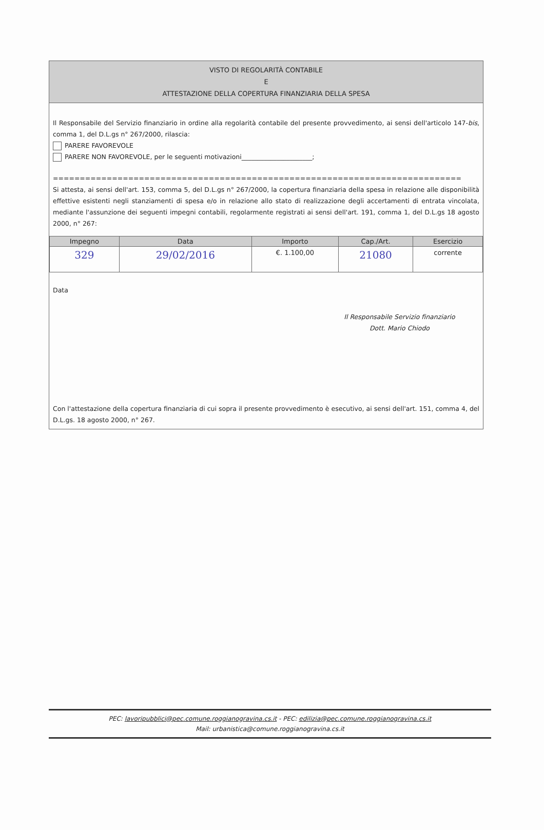VISTO DI REGOLARITÀ CONTABILE
E
ATTESTAZIONE DELLA COPERTURA FINANZIARIA DELLA SPESA
Il Responsabile del Servizio finanziario in ordine alla regolarità contabile del presente provvedimento, ai sensi dell'articolo 147-bis, comma 1, del D.L.gs n° 267/2000, rilascia:
PARERE FAVOREVOLE
PARERE NON FAVOREVOLE, per le seguenti motivazioni______________________;
============================================================================
Si attesta, ai sensi dell'art. 153, comma 5, del D.L.gs n° 267/2000, la copertura finanziaria della spesa in relazione alle disponibilità effettive esistenti negli stanziamenti di spesa e/o in relazione allo stato di realizzazione degli accertamenti di entrata vincolata, mediante l'assunzione dei seguenti impegni contabili, regolarmente registrati ai sensi dell'art. 191, comma 1, del D.L.gs 18 agosto 2000, n° 267:
| Impegno | Data | Importo | Cap./Art. | Esercizio |
| --- | --- | --- | --- | --- |
| 329 | 29/02/2016 | €. 1.100,00 | 21080 | corrente |
Data
Il Responsabile Servizio finanziario
Dott. Mario Chiodo
Con l'attestazione della copertura finanziaria di cui sopra il presente provvedimento è esecutivo, ai sensi dell'art. 151, comma 4, del D.L.gs. 18 agosto 2000, n° 267.
PEC: lavoripubblici@pec.comune.roggianogravina.cs.it - PEC: edilizia@pec.comune.roggianogravina.cs.it
Mail: urbanistica@comune.roggianogravina.cs.it